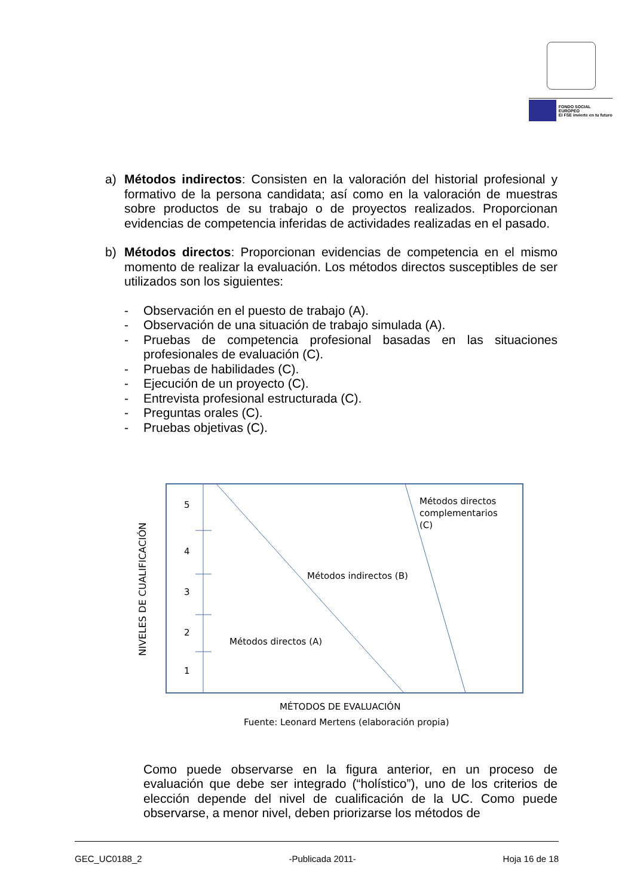FONDO SOCIAL EUROPEO
El FSE invierte en tu futuro
a) Métodos indirectos: Consisten en la valoración del historial profesional y formativo de la persona candidata; así como en la valoración de muestras sobre productos de su trabajo o de proyectos realizados. Proporcionan evidencias de competencia inferidas de actividades realizadas en el pasado.
b) Métodos directos: Proporcionan evidencias de competencia en el mismo momento de realizar la evaluación. Los métodos directos susceptibles de ser utilizados son los siguientes:
- Observación en el puesto de trabajo (A).
- Observación de una situación de trabajo simulada (A).
- Pruebas de competencia profesional basadas en las situaciones profesionales de evaluación (C).
- Pruebas de habilidades (C).
- Ejecución de un proyecto (C).
- Entrevista profesional estructurada (C).
- Preguntas orales (C).
- Pruebas objetivas (C).
NIVELES DE CUALIFICACIÓN
5
4
3
2
1
Métodos directos
complementarios
(C)
Métodos indirectos (B)
Métodos directos (A)
MÉTODOS DE EVALUACIÓN
Fuente: Leonard Mertens (elaboración propia)
Como puede observarse en la figura anterior, en un proceso de evaluación que debe ser integrado (“holístico”), uno de los criterios de elección depende del nivel de cualificación de la UC. Como puede observarse, a menor nivel, deben priorizarse los métodos de
GEC_UC0188_2 -Publicada 2011- Hoja 16 de 18